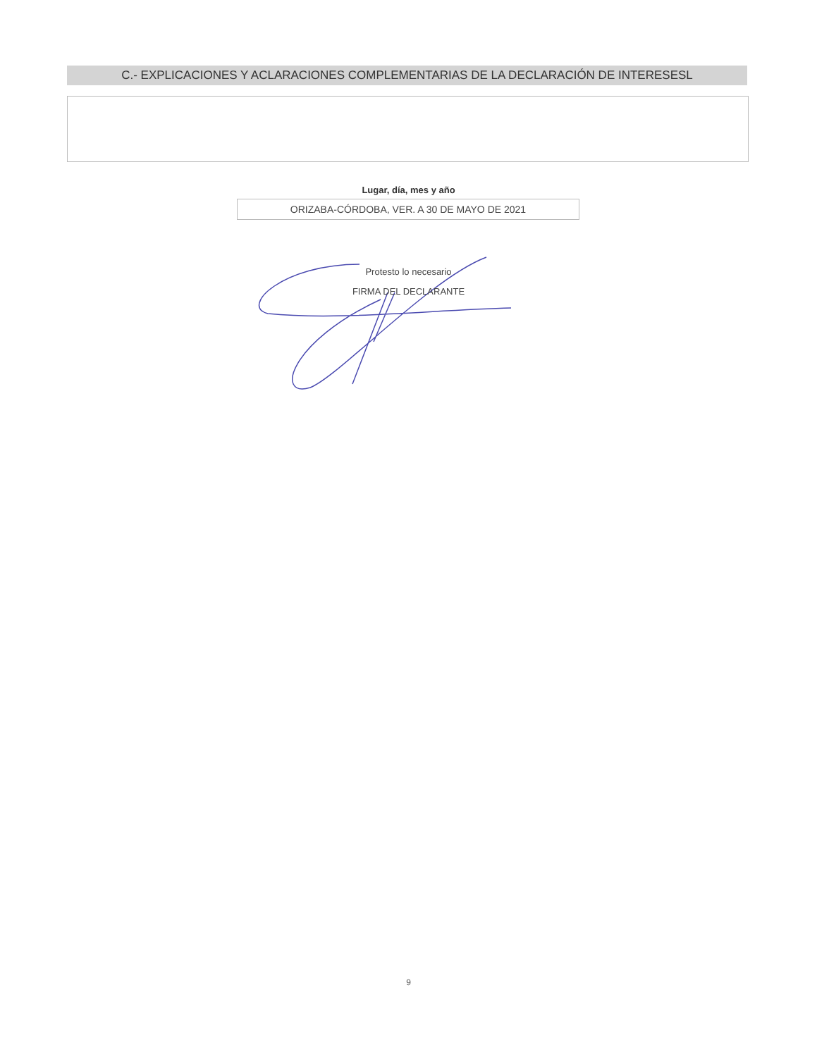C.- EXPLICACIONES Y ACLARACIONES COMPLEMENTARIAS DE LA DECLARACIÓN DE INTERESESL
Lugar, día, mes y año
ORIZABA-CÓRDOBA, VER. A 30 DE MAYO DE 2021
Protesto lo necesario
FIRMA DEL DECLARANTE
9